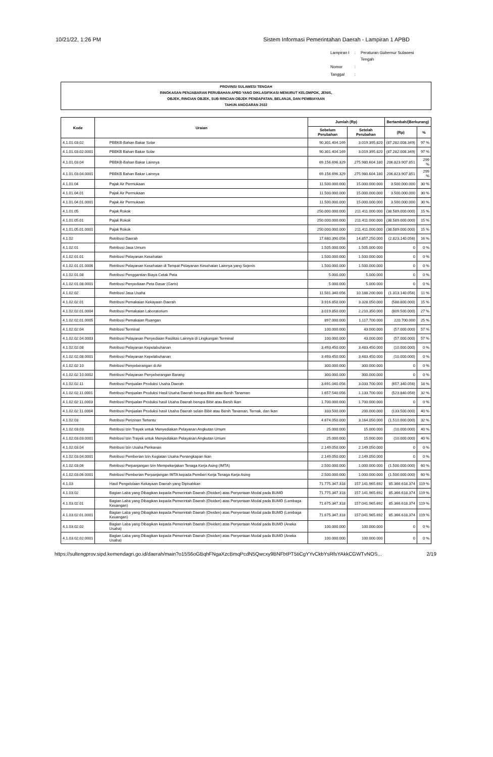10/21/22, 1:26 PM Sistem Informasi Pemerintahan Daerah - Lampiran 1 APBD
| Lampiran I | : | Peraturan Gubernur Sulawesi Tengah |
| Nomor | : | |
| Tanggal | : | |
PROVINSI SULAWESI TENGAH
RINGKASAN PENJABARAN PERUBAHAN APBD YANG DIKLASIFIKASI MENURUT KELOMPOK, JENIS,
OBJEK, RINCIAN OBJEK, SUB RINCIAN OBJEK PENDAPATAN, BELANJA, DAN PEMBIAYAAN
TAHUN ANGGARAN 2022
| Kode | Uraian | Jumlah (Rp) | | Bertambah/(Berkurang) | |
| --- | --- | --- | --- | --- | --- |
| | | Sebelum Perubahan | Setelah Perubahan | (Rp) | % |
| 4.1.01.03.02 | PBBKB-Bahan Bakar Solar | 90.301.404.169 | 3.019.395.820 | (87.282.008.349) | 97 % |
| 4.1.01.03.02.0001 | PBBKB Bahan Bakar Solar | 90.301.404.169 | 3.019.395.820 | (87.282.008.349) | 97 % |
| 4.1.01.03.04 | PBBKB-Bahan Bakar Lainnya | 69.156.696.329 | 275.980.604.180 | 206.823.907.851 | 299 % |
| 4.1.01.03.04.0001 | PBBKB Bahan Bakar Lainnya | 69.156.696.329 | 275.980.604.180 | 206.823.907.851 | 299 % |
| 4.1.01.04 | Pajak Air Permukaan | 11.500.000.000 | 15.000.000.000 | 3.500.000.000 | 30 % |
| 4.1.01.04.01 | Pajak Air Permukaan | 11.500.000.000 | 15.000.000.000 | 3.500.000.000 | 30 % |
| 4.1.01.04.01.0001 | Pajak Air Permukaan | 11.500.000.000 | 15.000.000.000 | 3.500.000.000 | 30 % |
| 4.1.01.05 | Pajak Rokok | 250.000.000.000 | 211.411.000.000 | (38.589.000.000) | 15 % |
| 4.1.01.05.01 | Pajak Rokok | 250.000.000.000 | 211.411.000.000 | (38.589.000.000) | 15 % |
| 4.1.01.05.01.0001 | Pajak Rokok | 250.000.000.000 | 211.411.000.000 | (38.589.000.000) | 15 % |
| 4.1.02 | Retribusi Daerah | 17.680.390.056 | 14.857.250.000 | (2.823.140.056) | 16 % |
| 4.1.02.01 | Retribusi Jasa Umum | 1.505.000.000 | 1.505.000.000 | 0 | 0 % |
| 4.1.02.01.01 | Retribusi Pelayanan Kesehatan | 1.500.000.000 | 1.500.000.000 | 0 | 0 % |
| 4.1.02.01.01.0006 | Retribusi Pelayanan Kesehatan di Tempat Pelayanan Kesehatan Lainnya yang Sejenis | 1.500.000.000 | 1.500.000.000 | 0 | 0 % |
| 4.1.02.01.08 | Retribusi Penggantian Biaya Cetak Peta | 5.000.000 | 5.000.000 | 0 | 0 % |
| 4.1.02.01.08.0001 | Retribusi Penyediaan Peta Dasar (Garis) | 5.000.000 | 5.000.000 | 0 | 0 % |
| 4.1.02.02 | Retribusi Jasa Usaha | 11.501.340.056 | 10.188.200.000 | (1.313.140.056) | 11 % |
| 4.1.02.02.01 | Retribusi Pemakaian Kekayaan Daerah | 3.916.850.000 | 3.328.050.000 | (588.800.000) | 15 % |
| 4.1.02.02.01.0004 | Retribusi Pemakaian Laboratorium | 3.019.850.000 | 2.210.350.000 | (809.500.000) | 27 % |
| 4.1.02.02.01.0005 | Retribusi Pemakaian Ruangan | 897.000.000 | 1.117.700.000 | 220.700.000 | 25 % |
| 4.1.02.02.04 | Retribusi Terminal | 100.000.000 | 43.000.000 | (57.000.000) | 57 % |
| 4.1.02.02.04.0003 | Retribusi Pelayanan Penyediaan Fasilitas Lainnya di Lingkungan Terminal | 100.000.000 | 43.000.000 | (57.000.000) | 57 % |
| 4.1.02.02.08 | Retribusi Pelayanan Kepelabuhanan | 3.493.450.000 | 3.483.450.000 | (10.000.000) | 0 % |
| 4.1.02.02.08.0001 | Retribusi Pelayanan Kepelabuhanan | 3.493.450.000 | 3.483.450.000 | (10.000.000) | 0 % |
| 4.1.02.02.10 | Retribusi Penyeberangan di Air | 300.000.000 | 300.000.000 | 0 | 0 % |
| 4.1.02.02.10.0002 | Retribusi Pelayanan Penyeberangan Barang | 300.000.000 | 300.000.000 | 0 | 0 % |
| 4.1.02.02.11 | Retribusi Penjualan Produksi Usaha Daerah | 3.691.040.056 | 3.033.700.000 | (657.340.056) | 18 % |
| 4.1.02.02.11.0001 | Retribusi Penjualan Produksi Hasil Usaha Daerah berupa Bibit atau Benih Tanaman | 1.657.540.056 | 1.133.700.000 | (523.840.056) | 32 % |
| 4.1.02.02.11.0003 | Retribusi Penjualan Produksi hasil Usaha Daerah berupa Bibit atau Benih Ikan | 1.700.000.000 | 1.700.000.000 | 0 | 0 % |
| 4.1.02.02.11.0004 | Retribusi Penjualan Produksi hasil Usaha Daerah selain Bibit atau Benih Tanaman, Ternak, dan Ikan | 333.500.000 | 200.000.000 | (133.500.000) | 40 % |
| 4.1.02.03 | Retribusi Perizinan Tertentu | 4.674.050.000 | 3.164.050.000 | (1.510.000.000) | 32 % |
| 4.1.02.03.03 | Retribusi Izin Trayek untuk Menyediakan Pelayanan Angkutan Umum | 25.000.000 | 15.000.000 | (10.000.000) | 40 % |
| 4.1.02.03.03.0001 | Retribusi Izin Trayek untuk Menyediakan Pelayanan Angkutan Umum | 25.000.000 | 15.000.000 | (10.000.000) | 40 % |
| 4.1.02.03.04 | Retribusi Izin Usaha Perikanan | 2.149.050.000 | 2.149.050.000 | 0 | 0 % |
| 4.1.02.03.04.0001 | Retribusi Pemberian Izin Kegiatan Usaha Penangkapan Ikan | 2.149.050.000 | 2.149.050.000 | 0 | 0 % |
| 4.1.02.03.06 | Retribusi Perpanjangan Izin Mempekerjakan Tenaga Kerja Asing (IMTA) | 2.500.000.000 | 1.000.000.000 | (1.500.000.000) | 60 % |
| 4.1.02.03.06.0001 | Retribusi Pemberian Perpanjangan IMTA kepada Pemberi Kerja Tenaga Kerja Asing | 2.500.000.000 | 1.000.000.000 | (1.500.000.000) | 60 % |
| 4.1.03 | Hasil Pengelolaan Kekayaan Daerah yang Dipisahkan | 71.775.347.318 | 157.141.965.692 | 85.366.618.374 | 119 % |
| 4.1.03.02 | Bagian Laba yang Dibagikan kepada Pemerintah Daerah (Dividen) atas Penyertaan Modal pada BUMD | 71.775.347.318 | 157.141.965.692 | 85.366.618.374 | 119 % |
| 4.1.03.02.01 | Bagian Laba yang Dibagikan kepada Pemerintah Daerah (Dividen) atas Penyertaan Modal pada BUMD (Lembaga Keuangan) | 71.675.347.318 | 157.041.965.692 | 85.366.618.374 | 119 % |
| 4.1.03.02.01.0001 | Bagian Laba yang Dibagikan kepada Pemerintah Daerah (Dividen) atas Penyertaan Modal pada BUMD (Lembaga Keuangan) | 71.675.347.318 | 157.041.965.692 | 85.366.618.374 | 119 % |
| 4.1.03.02.02 | Bagian Laba yang Dibagikan kepada Pemerintah Daerah (Dividen) atas Penyertaan Modal pada BUMD (Aneka Usaha) | 100.000.000 | 100.000.000 | 0 | 0 % |
| 4.1.03.02.02.0001 | Bagian Laba yang Dibagikan kepada Pemerintah Daerah (Dividen) atas Penyertaan Modal pada BUMD (Aneka Usaha) | 100.000.000 | 100.000.000 | 0 | 0 % |
https://sultengprov.sipd.kemendagri.go.id/daerah/main?o15S6oGBqhFNgaXzcBmqPcdN5Qwcxy9BNFbtPT5tiCgYYvCkbYsRfsYAkkCGWTvNOS... 2/19